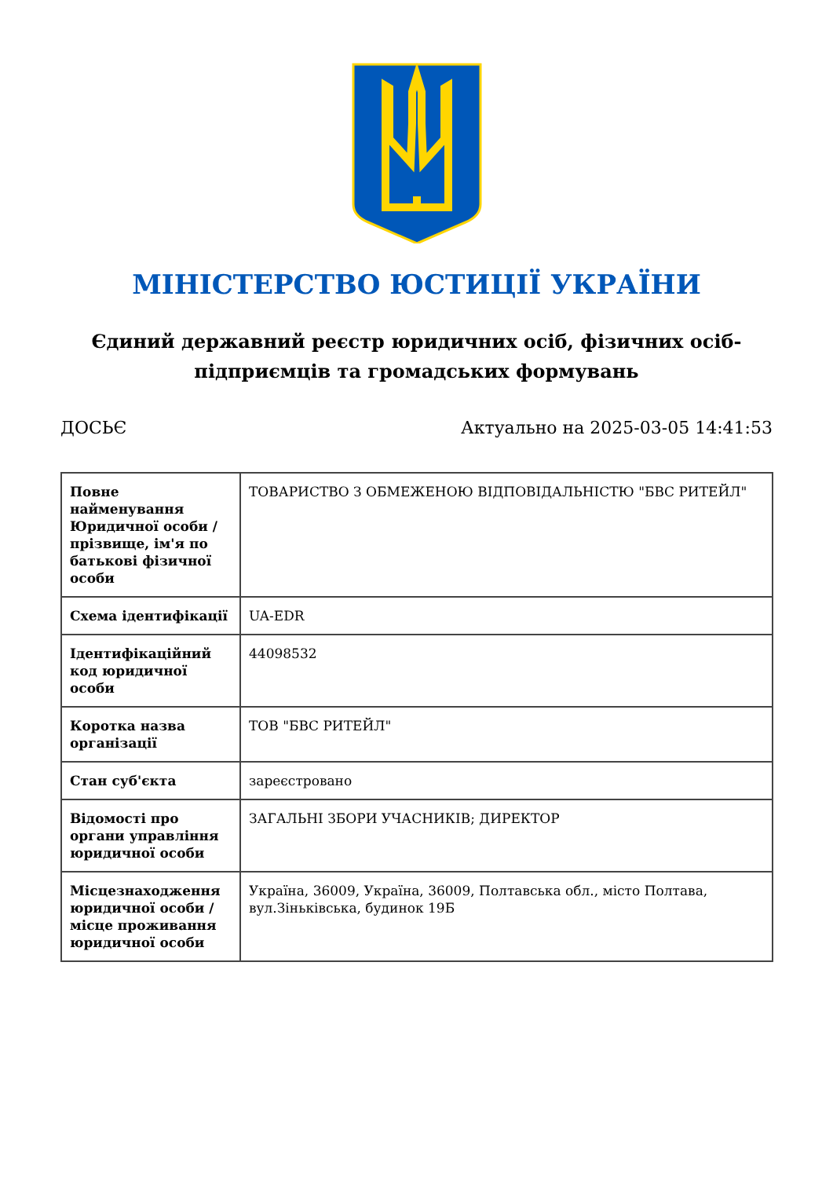МІНІСТЕРСТВО ЮСТИЦІЇ УКРАЇНИ
Єдиний державний реєстр юридичних осіб, фізичних осіб-підприємців та громадських формувань
ДОСЬЄ Актуально на 2025-03-05 14:41:53
| Повне найменування Юридичної особи / прізвище, ім'я по батькові фізичної особи | ТОВАРИСТВО З ОБМЕЖЕНОЮ ВІДПОВІДАЛЬНІСТЮ "БВС РИТЕЙЛ" |
| Схема ідентифікації | UA-EDR |
| Ідентифікаційний код юридичної особи | 44098532 |
| Коротка назва організації | ТОВ "БВС РИТЕЙЛ" |
| Стан суб'єкта | зареєстровано |
| Відомості про органи управління юридичної особи | ЗАГАЛЬНІ ЗБОРИ УЧАСНИКІВ; ДИРЕКТОР |
| Місцезнаходження юридичної особи / місце проживання юридичної особи | Україна, 36009, Україна, 36009, Полтавська обл., місто Полтава, вул.Зіньківська, будинок 19Б |